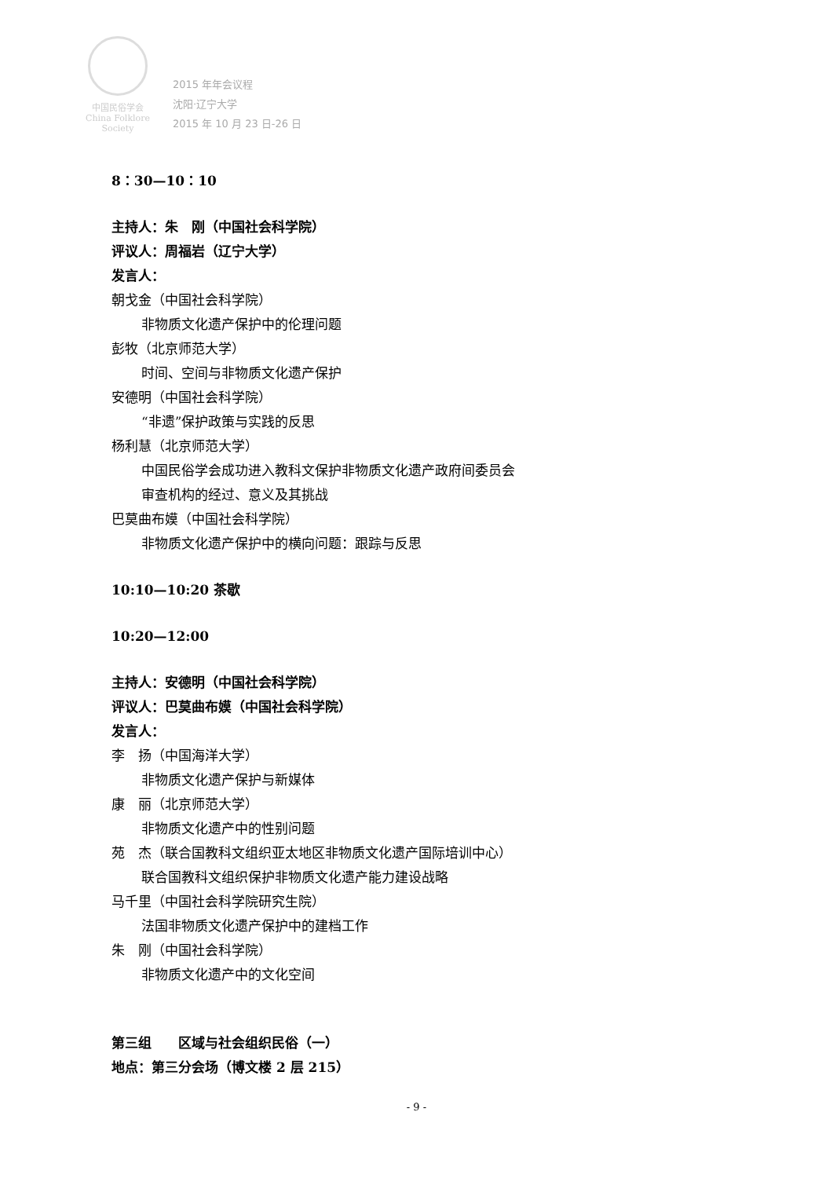中国民俗学会
China Folklore Society
2015 年年会议程
沈阳·辽宁大学
2015 年 10 月 23 日-26 日
8：30—10：10
主持人：朱　刚（中国社会科学院）
评议人：周福岩（辽宁大学）
发言人：
朝戈金（中国社会科学院）
非物质文化遗产保护中的伦理问题
彭牧（北京师范大学）
时间、空间与非物质文化遗产保护
安德明（中国社会科学院）
“非遗”保护政策与实践的反思
杨利慧（北京师范大学）
中国民俗学会成功进入教科文保护非物质文化遗产政府间委员会
审查机构的经过、意义及其挑战
巴莫曲布嫫（中国社会科学院）
非物质文化遗产保护中的横向问题：跟踪与反思
10:10—10:20 茶歇
10:20—12:00
主持人：安德明（中国社会科学院）
评议人：巴莫曲布嫫（中国社会科学院）
发言人：
李　扬（中国海洋大学）
非物质文化遗产保护与新媒体
康　丽（北京师范大学）
非物质文化遗产中的性别问题
苑　杰（联合国教科文组织亚太地区非物质文化遗产国际培训中心）
联合国教科文组织保护非物质文化遗产能力建设战略
马千里（中国社会科学院研究生院）
法国非物质文化遗产保护中的建档工作
朱　刚（中国社会科学院）
非物质文化遗产中的文化空间
第三组　　区域与社会组织民俗（一）
地点：第三分会场（博文楼 2 层 215）
- 9 -